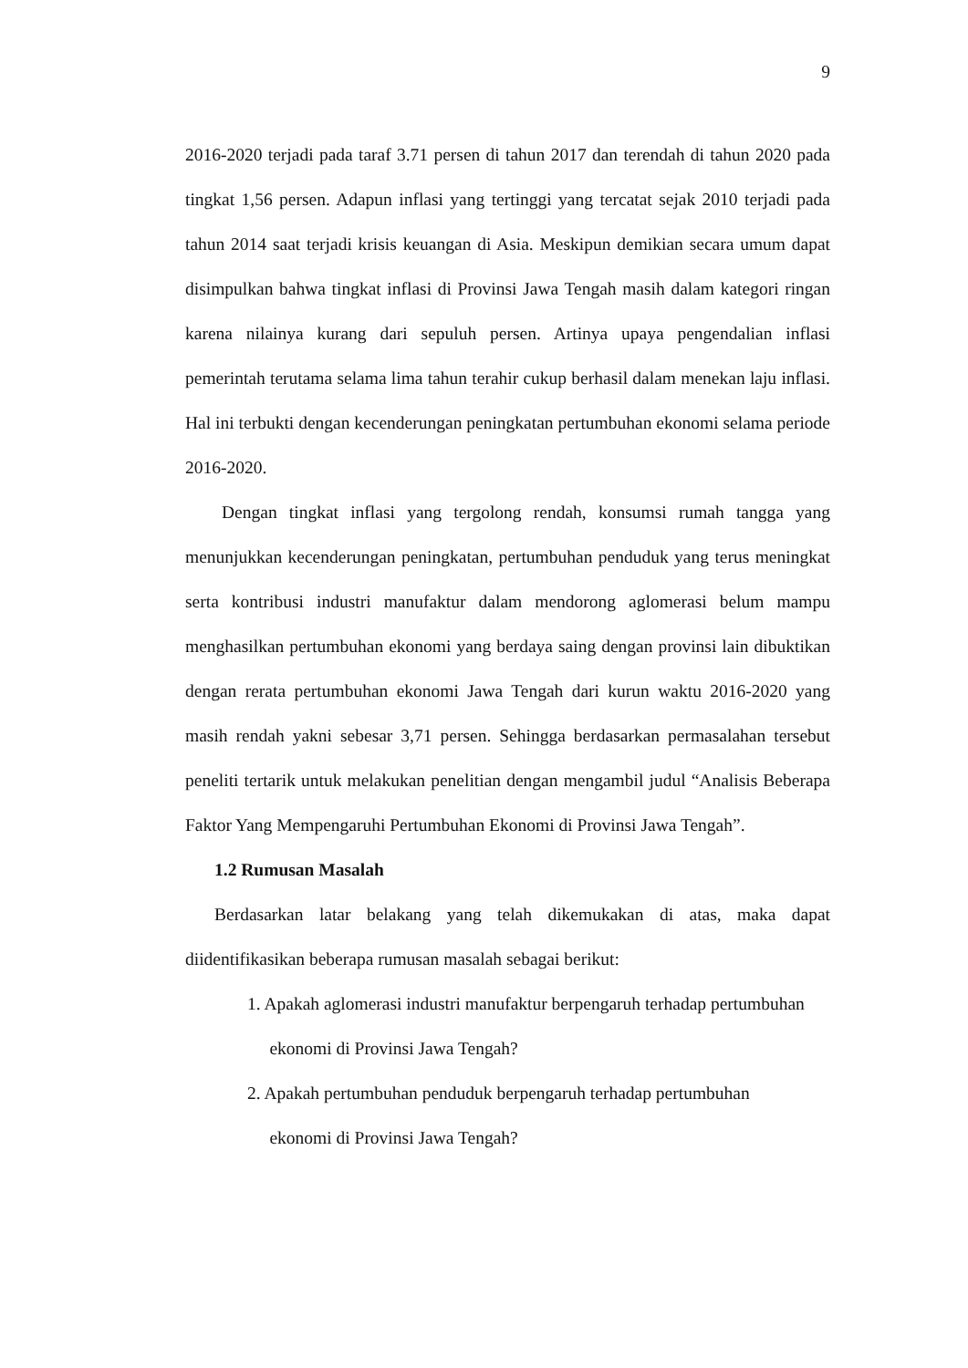9
2016-2020 terjadi pada taraf 3.71 persen di tahun 2017 dan terendah di tahun 2020 pada tingkat 1,56 persen. Adapun inflasi yang tertinggi yang tercatat sejak 2010 terjadi pada tahun 2014 saat terjadi krisis keuangan di Asia. Meskipun demikian secara umum dapat disimpulkan bahwa tingkat inflasi di Provinsi Jawa Tengah masih dalam kategori ringan karena nilainya kurang dari sepuluh persen. Artinya upaya pengendalian inflasi pemerintah terutama selama lima tahun terahir cukup berhasil dalam menekan laju inflasi. Hal ini terbukti dengan kecenderungan peningkatan pertumbuhan ekonomi selama periode 2016-2020.
Dengan tingkat inflasi yang tergolong rendah, konsumsi rumah tangga yang menunjukkan kecenderungan peningkatan, pertumbuhan penduduk yang terus meningkat serta kontribusi industri manufaktur dalam mendorong aglomerasi belum mampu menghasilkan pertumbuhan ekonomi yang berdaya saing dengan provinsi lain dibuktikan dengan rerata pertumbuhan ekonomi Jawa Tengah dari kurun waktu 2016-2020 yang masih rendah yakni sebesar 3,71 persen. Sehingga berdasarkan permasalahan tersebut peneliti tertarik untuk melakukan penelitian dengan mengambil judul “Analisis Beberapa Faktor Yang Mempengaruhi Pertumbuhan Ekonomi di Provinsi Jawa Tengah”.
1.2 Rumusan Masalah
Berdasarkan latar belakang yang telah dikemukakan di atas, maka dapat diidentifikasikan beberapa rumusan masalah sebagai berikut:
1. Apakah aglomerasi industri manufaktur berpengaruh terhadap pertumbuhan
ekonomi di Provinsi Jawa Tengah?
2. Apakah pertumbuhan penduduk berpengaruh terhadap pertumbuhan
ekonomi di Provinsi Jawa Tengah?